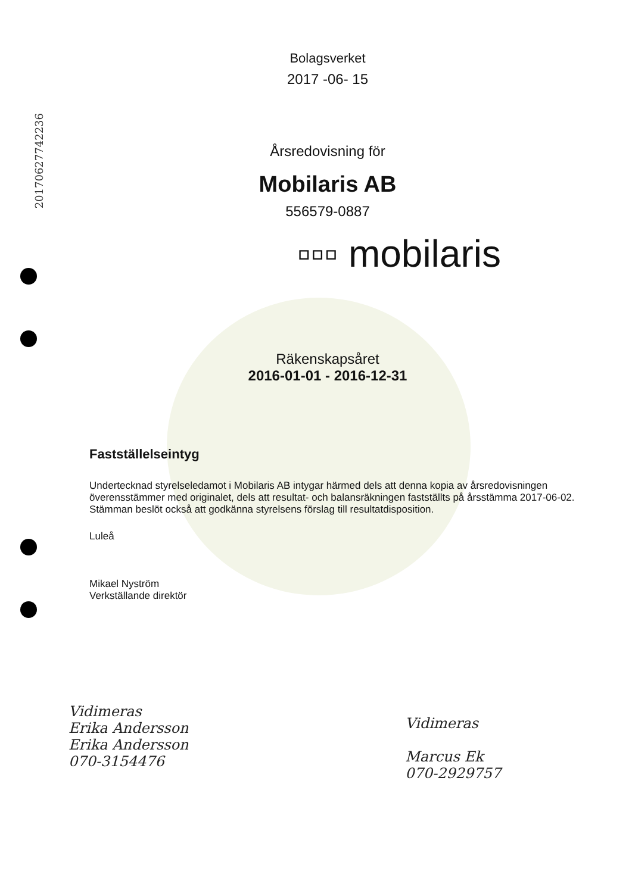20170627742236
Bolagsverket
2017 -06- 15
Årsredovisning för
Mobilaris AB
556579-0887
▫▫▫ mobilaris
Räkenskapsåret
2016-01-01 - 2016-12-31
Fastställelseintyg
Undertecknad styrelseledamot i Mobilaris AB intygar härmed dels att denna kopia av årsredovisningen överensstämmer med originalet, dels att resultat- och balansräkningen fastställts på årsstämma 2017-06-02. Stämman beslöt också att godkänna styrelsens förslag till resultatdisposition.
Luleå
Mikael Nyström
Verkställande direktör
Vidimeras
Erika Andersson
Erika Andersson
070-3154476
Vidimeras
Marcus Ek
070-2929757